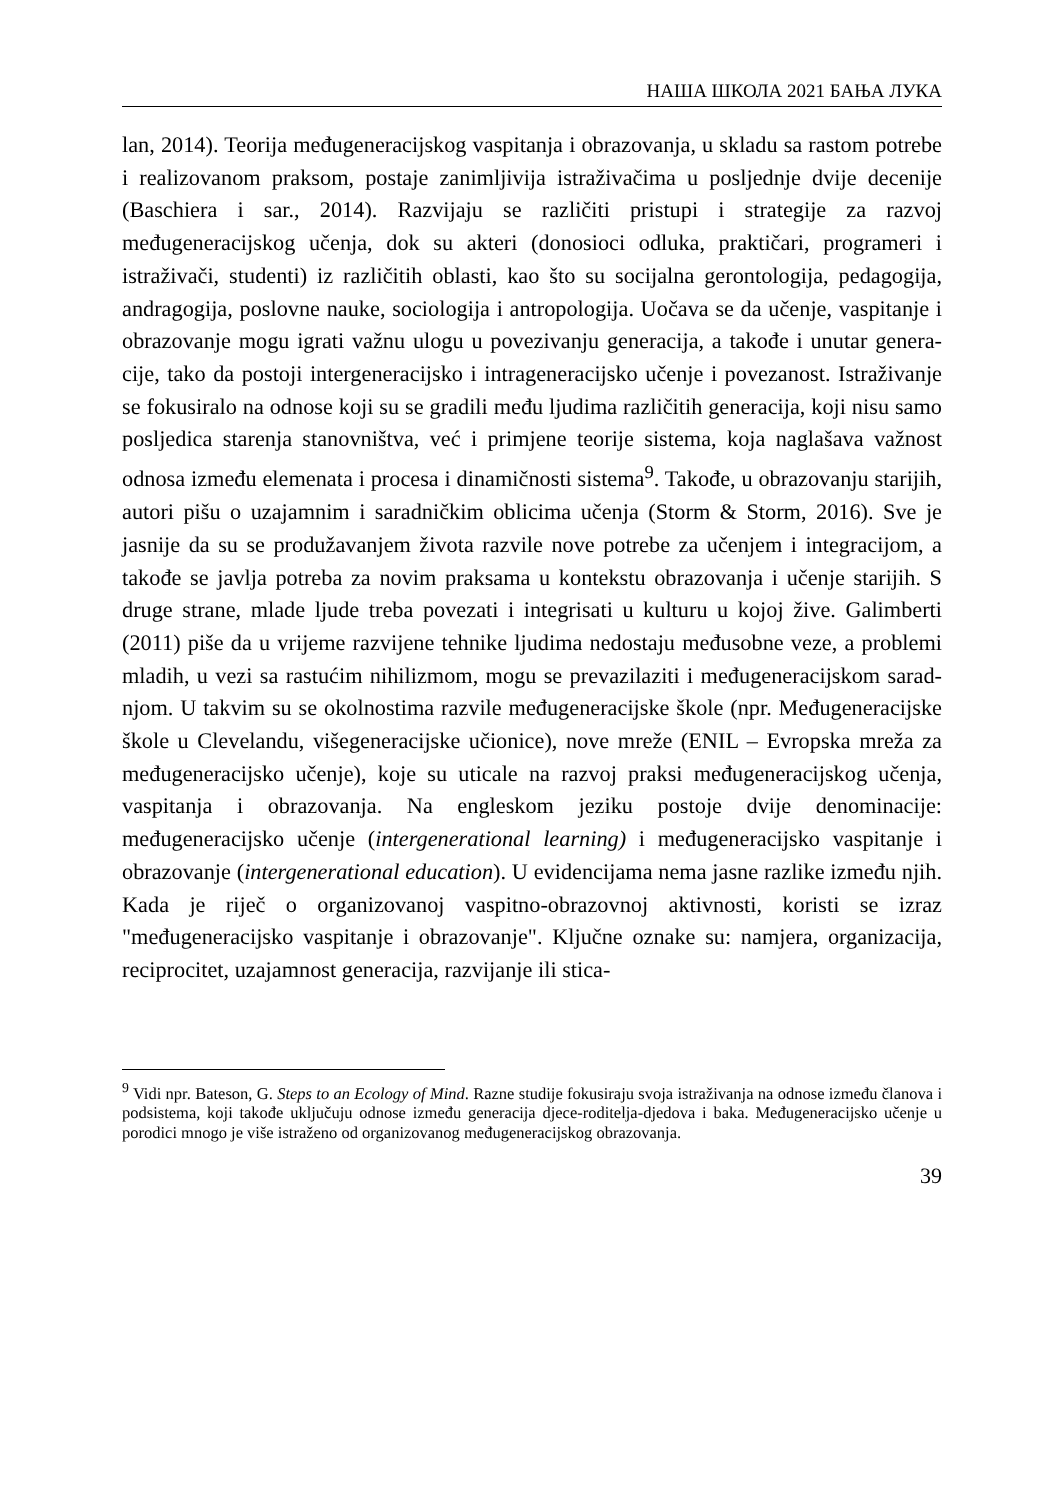НАША ШКОЛА 2021 БАЊА ЛУКА
lan, 2014). Teorija međugeneracijskog vaspitanja i obrazovanja, u skladu sa rastom potrebe i realizovanom praksom, postaje zanimljivija istraživačima u posljednje dvije decenije (Baschiera i sar., 2014). Razvijaju se različiti pri­stupi i strategije za razvoj međugeneracijskog učenja, dok su akteri (donosi­oci odluka, praktičari, programeri i istraživači, studenti) iz različitih oblasti, kao što su socijalna gerontologija, pedagogija, andragogija, poslovne nauke, sociologija i antropologija. Uočava se da učenje, vaspitanje i obrazovanje mogu igrati važnu ulogu u povezivanju generacija, a takođe i unutar genera­cije, tako da postoji intergeneracijsko i intrageneracijsko učenje i poveza­nost. Istraživanje se fokusiralo na odnose koji su se gradili među ljudima različitih generacija, koji nisu samo posljedica starenja stanovništva, već i primjene teorije sistema, koja naglašava važnost odnosa između elemenata i procesa i dinamičnosti sistema<sup>9</sup>. Takođe, u obrazovanju starijih, autori pišu o uzajamnim i saradničkim oblicima učenja (Storm & Storm, 2016). Sve je jasnije da su se produžavanjem života razvile nove potrebe za učenjem i in­tegracijom, a takođe se javlja potreba za novim praksama u kontekstu obra­zovanja i učenje starijih. S druge strane, mlade ljude treba povezati i integri­sati u kulturu u kojoj žive. Galimberti (2011) piše da u vrijeme razvijene tehnike ljudima nedostaju međusobne veze, a problemi mladih, u vezi sa rastućim nihilizmom, mogu se prevazilaziti i međugeneracijskom sarad­njom. U takvim su se okolnostima razvile međugeneracijske škole (npr. Me­đugeneracijske škole u Clevelandu, višegeneracijske učionice), nove mreže (ENIL – Evropska mreža za međugeneracijsko učenje), koje su uticale na razvoj praksi međugeneracijskog učenja, vaspitanja i obrazovanja. Na eng­leskom jeziku postoje dvije denominacije: međugeneracijsko učenje (inter­generational learning) i međugeneracijsko vaspitanje i obrazovanje (inter­generational education). U evidencijama nema jasne razlike između njih. Kada je riječ o organizovanoj vaspitno-obrazovnoj aktivnosti, koristi se iz­raz "međugeneracijsko vaspitanje i obrazovanje". Ključne oznake su: na­mjera, organizacija, reciprocitet, uzajamnost generacija, razvijanje ili stica-
<sup>9</sup> Vidi npr. Bateson, G. Steps to an Ecology of Mind. Razne studije fokusiraju svoja istraži­vanja na odnose između članova i podsistema, koji takođe uključuju odnose između gene­racija djece-roditelja-djedova i baka. Međugeneracijsko učenje u porodici mnogo je više istraženo od organizovanog međugeneracijskog obrazovanja.
39